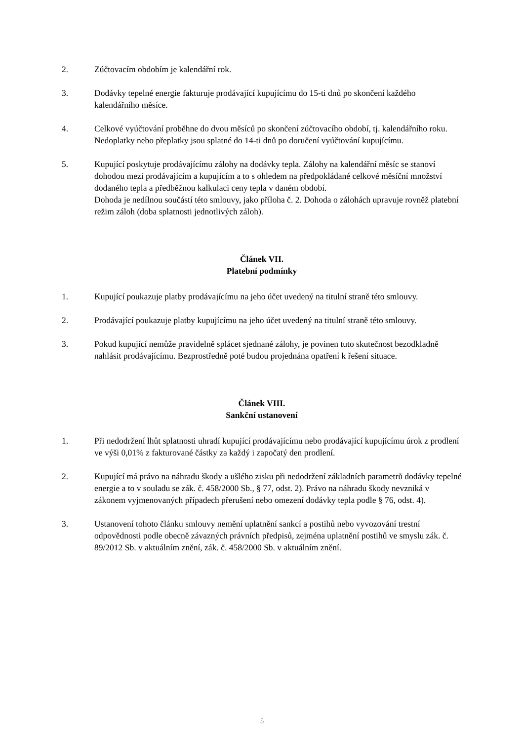2. Zúčtovacím obdobím je kalendářní rok.
3. Dodávky tepelné energie fakturuje prodávající kupujícímu do 15-ti dnů po skončení každého kalendářního měsíce.
4. Celkové vyúčtování proběhne do dvou měsíců po skončení zúčtovacího období, tj. kalendářního roku. Nedoplatky nebo přeplatky jsou splatné do 14-ti dnů po doručení vyúčtování kupujícímu.
5. Kupující poskytuje prodávajícímu zálohy na dodávky tepla. Zálohy na kalendářní měsíc se stanoví dohodou mezi prodávajícím a kupujícím a to s ohledem na předpokládané celkové měsíční množství dodaného tepla a předběžnou kalkulaci ceny tepla v daném období.
Dohoda je nedílnou součástí této smlouvy, jako příloha č. 2. Dohoda o zálohách upravuje rovněž platební režim záloh (doba splatnosti jednotlivých záloh).
Článek VII.
Platební podmínky
1. Kupující poukazuje platby prodávajícímu na jeho účet uvedený na titulní straně této smlouvy.
2. Prodávající poukazuje platby kupujícímu na jeho účet uvedený na titulní straně této smlouvy.
3. Pokud kupující nemůže pravidelně splácet sjednané zálohy, je povinen tuto skutečnost bezodkladně nahlásit prodávajícímu. Bezprostředně poté budou projednána opatření k řešení situace.
Článek VIII.
Sankční ustanovení
1. Při nedodržení lhůt splatnosti uhradí kupující prodávajícímu nebo prodávající kupujícímu úrok z prodlení ve výši 0,01% z fakturované částky za každý i započatý den prodlení.
2. Kupující má právo na náhradu škody a ušlého zisku při nedodržení základních parametrů dodávky tepelné energie a to v souladu se zák. č. 458/2000 Sb., § 77, odst. 2). Právo na náhradu škody nevzniká v zákonem vyjmenovaných případech přerušení nebo omezení dodávky tepla podle § 76, odst. 4).
3. Ustanovení tohoto článku smlouvy nemění uplatnění sankcí a postihů nebo vyvozování trestní odpovědnosti podle obecně závazných právních předpisů, zejména uplatnění postihů ve smyslu zák. č. 89/2012 Sb. v aktuálním znění, zák. č. 458/2000 Sb. v aktuálním znění.
5